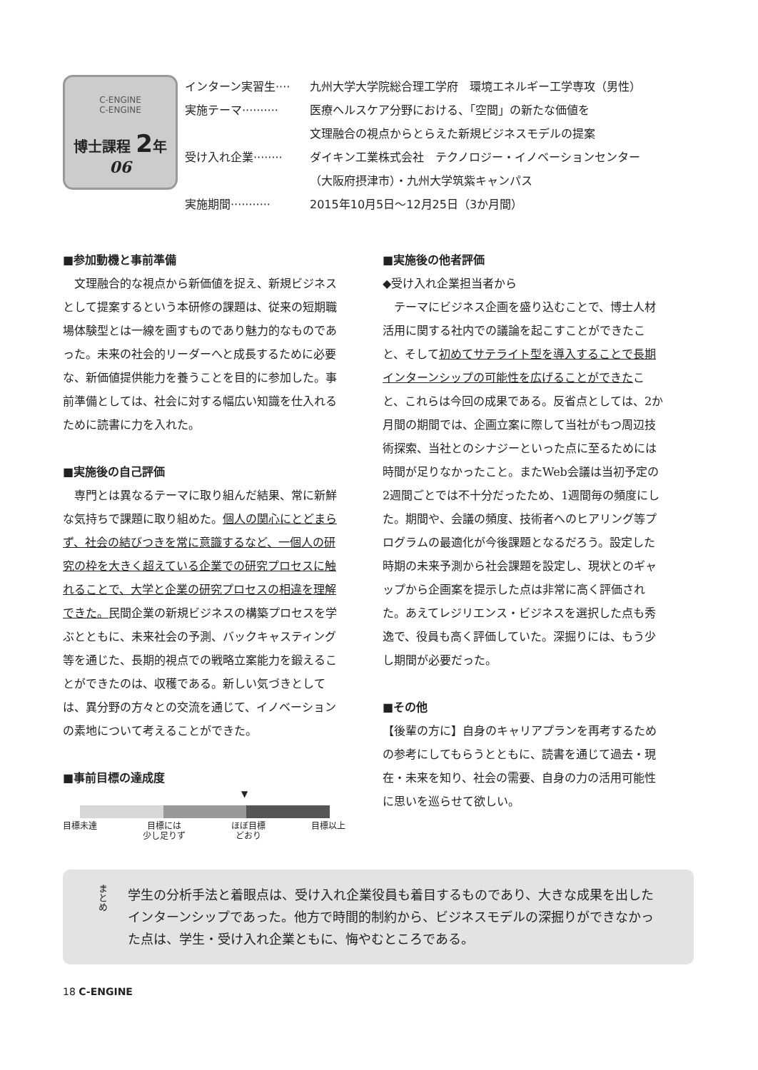C-ENGINE
C-ENGINE
博士課程 2年
06
インターン実習生···· 九州大学大学院総合理工学府　環境エネルギー工学専攻（男性）
実施テーマ·········· 医療ヘルスケア分野における、「空間」の新たな価値を
文理融合の視点からとらえた新規ビジネスモデルの提案
受け入れ企業········ ダイキン工業株式会社　テクノロジー・イノベーションセンター
（大阪府摂津市）・九州大学筑紫キャンパス
実施期間··········· 2015年10月5日～12月25日（3か月間）
■参加動機と事前準備
文理融合的な視点から新価値を捉え、新規ビジネスとして提案するという本研修の課題は、従来の短期職場体験型とは一線を画すものであり魅力的なものであった。未来の社会的リーダーへと成長するために必要な、新価値提供能力を養うことを目的に参加した。事前準備としては、社会に対する幅広い知識を仕入れるために読書に力を入れた。
■実施後の自己評価
専門とは異なるテーマに取り組んだ結果、常に新鮮な気持ちで課題に取り組めた。個人の関心にとどまらず、社会の結びつきを常に意識するなど、一個人の研究の枠を大きく超えている企業での研究プロセスに触れることで、大学と企業の研究プロセスの相違を理解できた。民間企業の新規ビジネスの構築プロセスを学ぶとともに、未来社会の予測、バックキャスティング等を通じた、長期的視点での戦略立案能力を鍛えることができたのは、収穫である。新しい気づきとしては、異分野の方々との交流を通じて、イノベーションの素地について考えることができた。
■事前目標の達成度
▼
目標未達 目標には
少し足りず ほぼ目標
どおり 目標以上
■実施後の他者評価
◆受け入れ企業担当者から
テーマにビジネス企画を盛り込むことで、博士人材活用に関する社内での議論を起こすことができたこと、そして初めてサテライト型を導入することで長期インターンシップの可能性を広げることができたこと、これらは今回の成果である。反省点としては、2か月間の期間では、企画立案に際して当社がもつ周辺技術探索、当社とのシナジーといった点に至るためには時間が足りなかったこと。またWeb会議は当初予定の2週間ごとでは不十分だったため、1週間毎の頻度にした。期間や、会議の頻度、技術者へのヒアリング等プログラムの最適化が今後課題となるだろう。設定した時期の未来予測から社会課題を設定し、現状とのギャップから企画案を提示した点は非常に高く評価された。あえてレジリエンス・ビジネスを選択した点も秀逸で、役員も高く評価していた。深掘りには、もう少し期間が必要だった。
■その他
【後輩の方に】自身のキャリアプランを再考するための参考にしてもらうとともに、読書を通じて過去・現在・未来を知り、社会の需要、自身の力の活用可能性に思いを巡らせて欲しい。
まとめ 学生の分析手法と着眼点は、受け入れ企業役員も着目するものであり、大きな成果を出したインターンシップであった。他方で時間的制約から、ビジネスモデルの深掘りができなかった点は、学生・受け入れ企業ともに、悔やむところである。
18 C-ENGINE